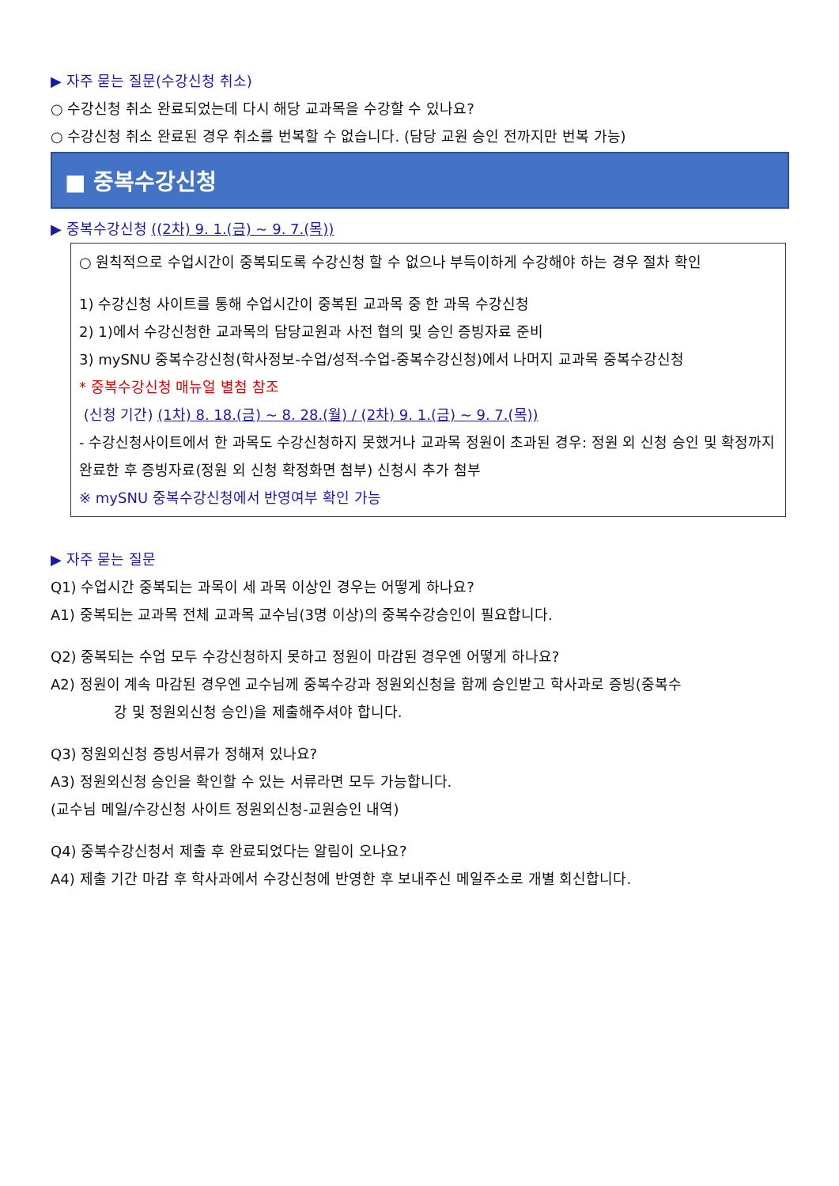▶ 자주 묻는 질문(수강신청 취소)
○ 수강신청 취소 완료되었는데 다시 해당 교과목을 수강할 수 있나요?
○ 수강신청 취소 완료된 경우 취소를 번복할 수 없습니다. (담당 교원 승인 전까지만 번복 가능)
■ 중복수강신청
▶ 중복수강신청 ((2차) 9. 1.(금) ~ 9. 7.(목))
○ 원칙적으로 수업시간이 중복되도록 수강신청 할 수 없으나 부득이하게 수강해야 하는 경우 절차 확인
1) 수강신청 사이트를 통해 수업시간이 중복된 교과목 중 한 과목 수강신청
2) 1)에서 수강신청한 교과목의 담당교원과 사전 협의 및 승인 증빙자료 준비
3) mySNU 중복수강신청(학사정보-수업/성적-수업-중복수강신청)에서 나머지 교과목 중복수강신청
* 중복수강신청 매뉴얼 별첨 참조
(신청 기간) (1차) 8. 18.(금) ~ 8. 28.(월) / (2차) 9. 1.(금) ~ 9. 7.(목))
- 수강신청사이트에서 한 과목도 수강신청하지 못했거나 교과목 정원이 초과된 경우: 정원 외 신청 승인 및 확정까지 완료한 후 증빙자료(정원 외 신청 확정화면 첨부) 신청시 추가 첨부
※ mySNU 중복수강신청에서 반영여부 확인 가능
▶ 자주 묻는 질문
Q1) 수업시간 중복되는 과목이 세 과목 이상인 경우는 어떻게 하나요?
A1) 중복되는 교과목 전체 교과목 교수님(3명 이상)의 중복수강승인이 필요합니다.
Q2) 중복되는 수업 모두 수강신청하지 못하고 정원이 마감된 경우엔 어떻게 하나요?
A2) 정원이 계속 마감된 경우엔 교수님께 중복수강과 정원외신청을 함께 승인받고 학사과로 증빙(중복수
강 및 정원외신청 승인)을 제출해주셔야 합니다.
Q3) 정원외신청 증빙서류가 정해져 있나요?
A3) 정원외신청 승인을 확인할 수 있는 서류라면 모두 가능합니다.
(교수님 메일/수강신청 사이트 정원외신청-교원승인 내역)
Q4) 중복수강신청서 제출 후 완료되었다는 알림이 오나요?
A4) 제출 기간 마감 후 학사과에서 수강신청에 반영한 후 보내주신 메일주소로 개별 회신합니다.